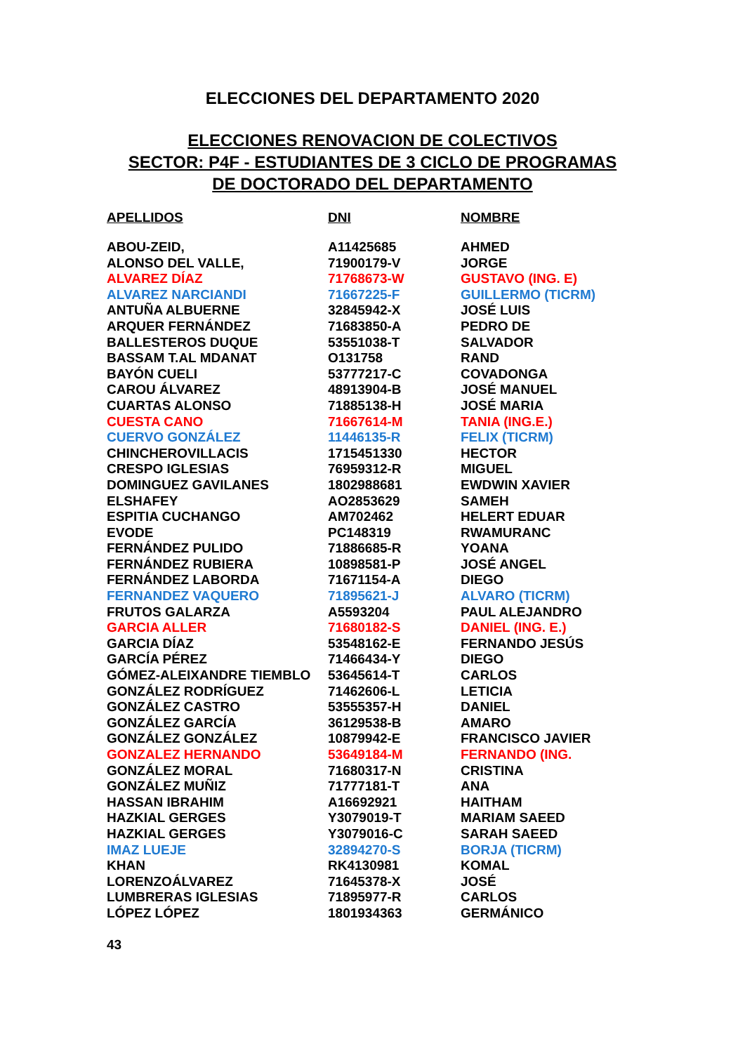ELECCIONES DEL DEPARTAMENTO 2020
ELECCIONES RENOVACION DE COLECTIVOS
SECTOR: P4F - ESTUDIANTES DE 3 CICLO DE PROGRAMAS
DE DOCTORADO DEL DEPARTAMENTO
| APELLIDOS | DNI | NOMBRE |
| --- | --- | --- |
| ABOU-ZEID, | A11425685 | AHMED |
| ALONSO DEL VALLE, | 71900179-V | JORGE |
| ALVAREZ DÍAZ | 71768673-W | GUSTAVO (ING. E) |
| ALVAREZ NARCIANDI | 71667225-F | GUILLERMO (TICRM) |
| ANTUÑA ALBUERNE | 32845942-X | JOSÉ LUIS |
| ARQUER FERNÁNDEZ | 71683850-A | PEDRO DE |
| BALLESTEROS DUQUE | 53551038-T | SALVADOR |
| BASSAM T.AL MDANAT | O131758 | RAND |
| BAYÓN CUELI | 53777217-C | COVADONGA |
| CAROU ÁLVAREZ | 48913904-B | JOSÉ MANUEL |
| CUARTAS ALONSO | 71885138-H | JOSÉ MARIA |
| CUESTA CANO | 71667614-M | TANIA (ING.E.) |
| CUERVO GONZÁLEZ | 11446135-R | FELIX (TICRM) |
| CHINCHEROVILLACIS | 1715451330 | HECTOR |
| CRESPO IGLESIAS | 76959312-R | MIGUEL |
| DOMINGUEZ GAVILANES | 1802988681 | EWDWIN XAVIER |
| ELSHAFEY | AO2853629 | SAMEH |
| ESPITIA CUCHANGO | AM702462 | HELERT EDUAR |
| EVODE | PC148319 | RWAMURANC |
| FERNÁNDEZ PULIDO | 71886685-R | YOANA |
| FERNÁNDEZ RUBIERA | 10898581-P | JOSÉ ANGEL |
| FERNÁNDEZ LABORDA | 71671154-A | DIEGO |
| FERNANDEZ VAQUERO | 71895621-J | ALVARO (TICRM) |
| FRUTOS GALARZA | A5593204 | PAUL ALEJANDRO |
| GARCIA ALLER | 71680182-S | DANIEL (ING. E.) |
| GARCIA DÍAZ | 53548162-E | FERNANDO JESÚS |
| GARCÍA PÉREZ | 71466434-Y | DIEGO |
| GÓMEZ-ALEIXANDRE TIEMBLO | 53645614-T | CARLOS |
| GONZÁLEZ RODRÍGUEZ | 71462606-L | LETICIA |
| GONZÁLEZ CASTRO | 53555357-H | DANIEL |
| GONZÁLEZ GARCÍA | 36129538-B | AMARO |
| GONZÁLEZ GONZÁLEZ | 10879942-E | FRANCISCO JAVIER |
| GONZALEZ HERNANDO | 53649184-M | FERNANDO (ING. |
| GONZÁLEZ MORAL | 71680317-N | CRISTINA |
| GONZÁLEZ MUÑIZ | 71777181-T | ANA |
| HASSAN IBRAHIM | A16692921 | HAITHAM |
| HAZKIAL GERGES | Y3079019-T | MARIAM SAEED |
| HAZKIAL GERGES | Y3079016-C | SARAH SAEED |
| IMAZ LUEJE | 32894270-S | BORJA (TICRM) |
| KHAN | RK4130981 | KOMAL |
| LORENZOÁLVAREZ | 71645378-X | JOSÉ |
| LUMBRERAS IGLESIAS | 71895977-R | CARLOS |
| LÓPEZ LÓPEZ | 1801934363 | GERMÁNICO |
43